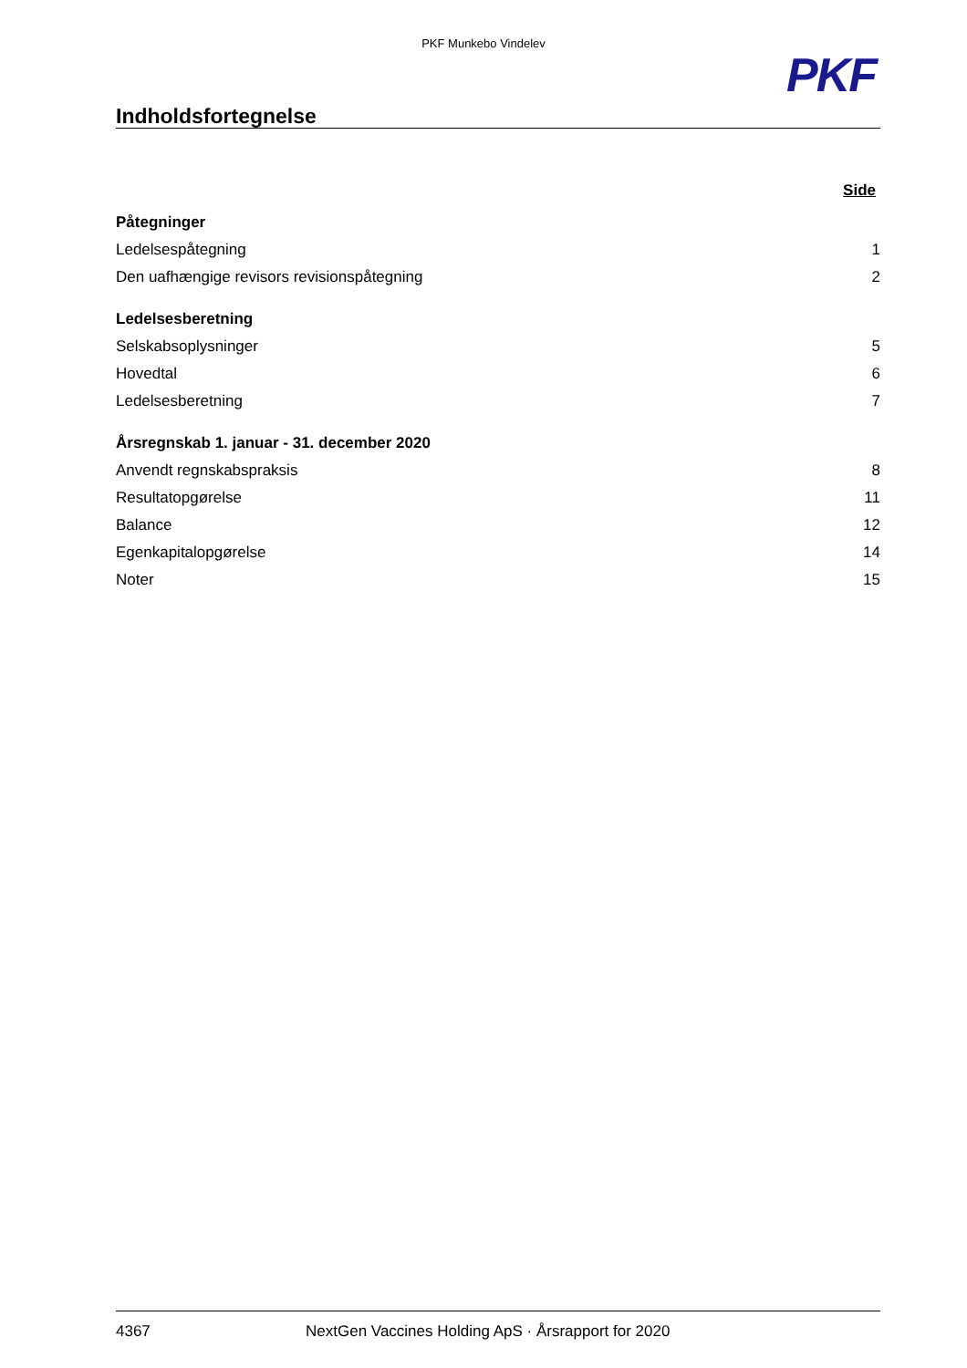PKF Munkebo Vindelev
PKF
Indholdsfortegnelse
Side
Påtegninger
Ledelsespåtegning 1
Den uafhængige revisors revisionspåtegning 2
Ledelsesberetning
Selskabsoplysninger 5
Hovedtal 6
Ledelsesberetning 7
Årsregnskab 1. januar - 31. december 2020
Anvendt regnskabspraksis 8
Resultatopgørelse 11
Balance 12
Egenkapitalopgørelse 14
Noter 15
4367 NextGen Vaccines Holding ApS · Årsrapport for 2020